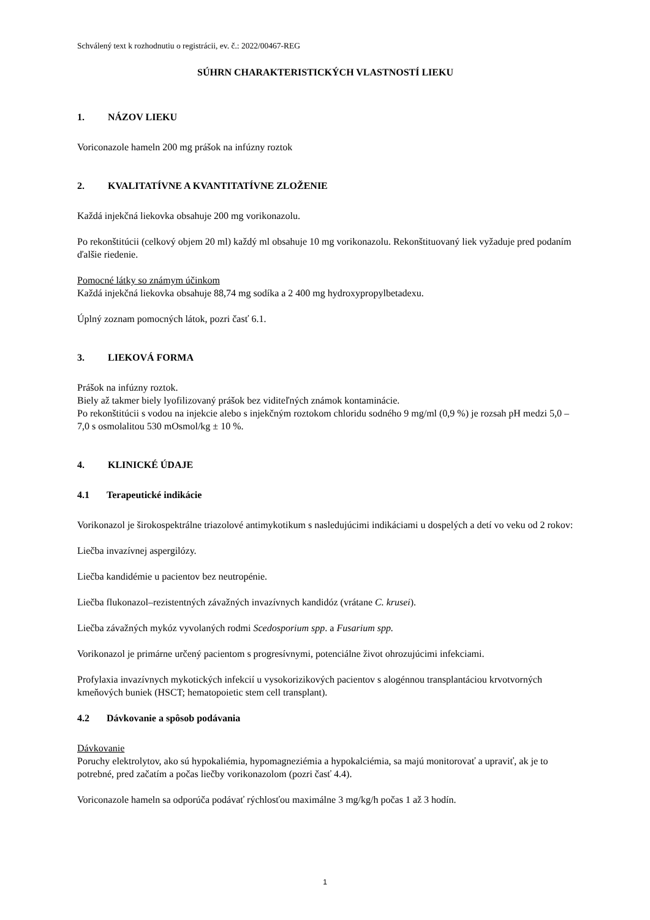Schválený text k rozhodnutiu o registrácii, ev. č.: 2022/00467-REG
SÚHRN CHARAKTERISTICKÝCH VLASTNOSTÍ LIEKU
1. NÁZOV LIEKU
Voriconazole hameln 200 mg prášok na infúzny roztok
2. KVALITATÍVNE A KVANTITATÍVNE ZLOŽENIE
Každá injekčná liekovka obsahuje 200 mg vorikonazolu.
Po rekonštitúcii (celkový objem 20 ml) každý ml obsahuje 10 mg vorikonazolu. Rekonštituovaný liek vyžaduje pred podaním ďalšie riedenie.
Pomocné látky so známym účinkom
Každá injekčná liekovka obsahuje 88,74 mg sodíka a 2 400 mg hydroxypropylbetadexu.
Úplný zoznam pomocných látok, pozri časť 6.1.
3. LIEKOVÁ FORMA
Prášok na infúzny roztok.
Biely až takmer biely lyofilizovaný prášok bez viditeľných známok kontaminácie.
Po rekonštitúcii s vodou na injekcie alebo s injekčným roztokom chloridu sodného 9 mg/ml (0,9 %) je rozsah pH medzi 5,0 – 7,0 s osmolalitou 530 mOsmol/kg ± 10 %.
4. KLINICKÉ ÚDAJE
4.1 Terapeutické indikácie
Vorikonazol je širokospektrálne triazolové antimykotikum s nasledujúcimi indikáciami u dospelých a detí vo veku od 2 rokov:
Liečba invazívnej aspergilózy.
Liečba kandidémie u pacientov bez neutropénie.
Liečba flukonazol–rezistentných závažných invazívnych kandidóz (vrátane C. krusei).
Liečba závažných mykóz vyvolaných rodmi Scedosporium spp. a Fusarium spp.
Vorikonazol je primárne určený pacientom s progresívnymi, potenciálne život ohrozujúcimi infekciami.
Profylaxia invazívnych mykotických infekcií u vysokorizikových pacientov s alogénnou transplantáciou krvotvorných kmeňových buniek (HSCT; hematopoietic stem cell transplant).
4.2 Dávkovanie a spôsob podávania
Dávkovanie
Poruchy elektrolytov, ako sú hypokaliémia, hypomagneziémia a hypokalciémia, sa majú monitorovať a upraviť, ak je to potrebné, pred začatím a počas liečby vorikonazolom (pozri časť 4.4).
Voriconazole hameln sa odporúča podávať rýchlosťou maximálne 3 mg/kg/h počas 1 až 3 hodín.
1